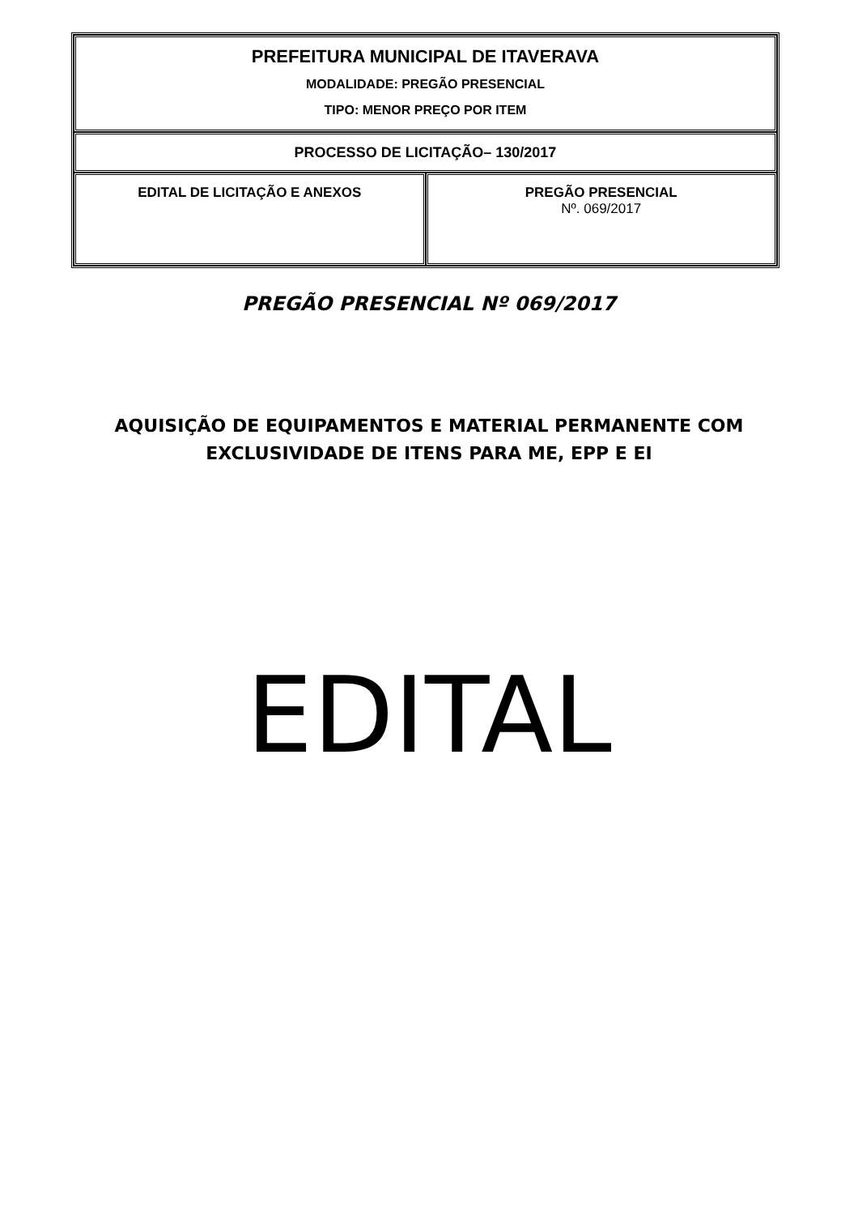| PREFEITURA MUNICIPAL DE ITAVERAVA MODALIDADE: PREGÃO PRESENCIAL TIPO: MENOR PREÇO POR ITEM | |
| PROCESSO DE LICITAÇÃO– 130/2017 | |
| EDITAL DE LICITAÇÃO E ANEXOS | PREGÃO PRESENCIAL Nº. 069/2017 |
PREGÃO PRESENCIAL Nº 069/2017
AQUISIÇÃO DE EQUIPAMENTOS E MATERIAL PERMANENTE COM
EXCLUSIVIDADE DE ITENS PARA ME, EPP E EI
EDITAL